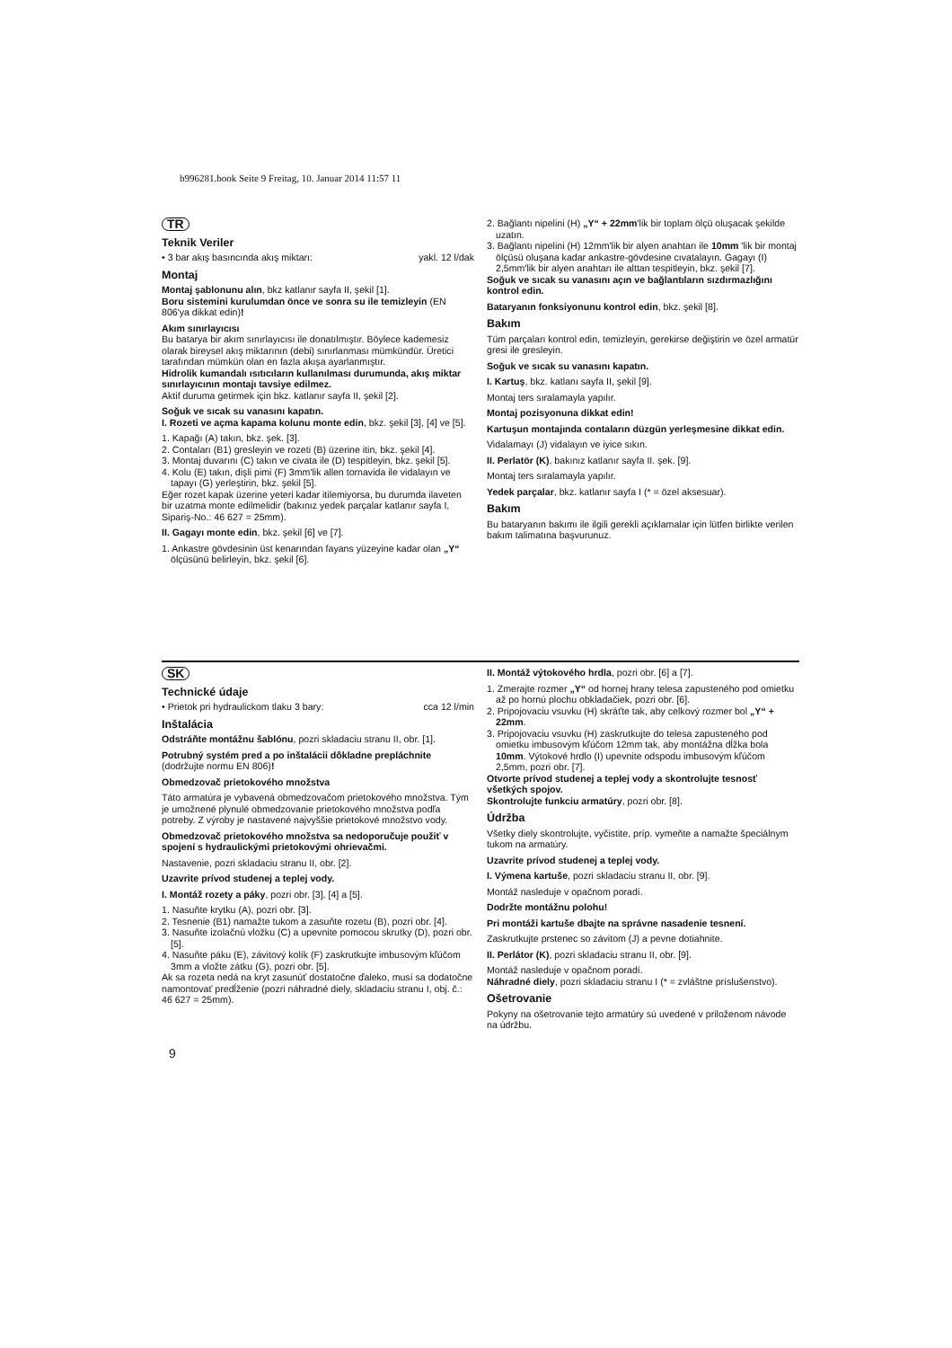b996281.book Seite 9 Freitag, 10. Januar 2014 11:57 11
TR
Teknik Veriler
• 3 bar akış basıncında akış miktarı: yakl. 12 l/dak
Montaj
Montaj şablonunu alın, bkz katlanır sayfa II, şekil [1].
Boru sistemini kurulumdan önce ve sonra su ile temizleyin (EN 806'ya dikkat edin)!
Akım sınırlayıcısı
Bu batarya bir akım sınırlayıcısı ile donatılmıştır. Böylece kademesiz olarak bireysel akış miktarının (debi) sınırlanması mümkündür. Üretici tarafından mümkün olan en fazla akışa ayarlanmıştır.
Hidrolik kumandalı ısıtıcıların kullanılması durumunda, akış miktar sınırlayıcının montajı tavsiye edilmez.
Aktif duruma getirmek için bkz. katlanır sayfa II, şekil [2].
Soğuk ve sıcak su vanasını kapatın.
I. Rozeti ve açma kapama kolunu monte edin, bkz. şekil [3], [4] ve [5].
1. Kapağı (A) takın, bkz. şek. [3].
2. Contaları (B1) gresleyin ve rozeti (B) üzerine itin, bkz. şekil [4].
3. Montaj duvarını (C) takın ve civata ile (D) tespitleyin, bkz. şekil [5].
4. Kolu (E) takın, dişli pimi (F) 3mm'lik allen tornavida ile vidalayın ve tapayı (G) yerleştirin, bkz. şekil [5].
Eğer rozet kapak üzerine yeteri kadar itilemiyorsa, bu durumda ilaveten bir uzatma monte edilmelidir (bakınız yedek parçalar katlanır sayfa I, Sipariş-No.: 46 627 = 25mm).
II. Gagayı monte edin, bkz. şekil [6] ve [7].
1. Ankastre gövdesinin üst kenarından fayans yüzeyine kadar olan „Y“ ölçüsünü belirleyin, bkz. şekil [6].
2. Bağlantı nipelini (H) „Y“ + 22mm'lik bir toplam ölçü oluşacak şekilde uzatın.
3. Bağlantı nipelini (H) 12mm'lik bir alyen anahtarı ile 10mm 'lik bir montaj ölçüsü oluşana kadar ankastre-gövdesine cıvatalayın. Gagayı (I) 2,5mm'lik bir alyen anahtarı ile alttan tespitleyin, bkz. şekil [7].
Soğuk ve sıcak su vanasını açın ve bağlantıların sızdırmazlığını kontrol edin.
Bataryanın fonksiyonunu kontrol edin, bkz. şekil [8].
Bakım
Tüm parçaları kontrol edin, temizleyin, gerekirse değiştirin ve özel armatür gresi ile gresleyin.
Soğuk ve sıcak su vanasını kapatın.
I. Kartuş, bkz. katlanı sayfa II, şekil [9].
Montaj ters sıralamayla yapılır.
Montaj pozisyonuna dikkat edin!
Kartuşun montajında contaların düzgün yerleşmesine dikkat edin.
Vidalamayı (J) vidalayın ve iyice sıkın.
II. Perlatör (K), bakınız katlanır sayfa II. şek. [9].
Montaj ters sıralamayla yapılır.
Yedek parçalar, bkz. katlanır sayfa I (* = özel aksesuar).
Bakım
Bu bataryanın bakımı ile ilgili gerekli açıklamalar için lütfen birlikte verilen bakım talimatına başvurunuz.
SK
Technické údaje
• Prietok pri hydraulickom tlaku 3 bary: cca 12 l/min
Inštalácia
Odstráňte montážnu šablónu, pozri skladaciu stranu II, obr. [1].
Potrubný systém pred a po inštalácii dôkladne prepláchnite (dodržujte normu EN 806)!
Obmedzovač prietokového množstva
Táto armatúra je vybavená obmedzovačom prietokového množstva. Tým je umožnené plynulé obmedzovanie prietokového množstva podľa potreby. Z výroby je nastavené najvyššie prietokové množstvo vody.
Obmedzovač prietokového množstva sa nedoporučuje použiť v spojení s hydraulickými prietokovými ohrievačmi.
Nastavenie, pozri skladaciu stranu II, obr. [2].
Uzavrite prívod studenej a teplej vody.
I. Montáž rozety a páky, pozri obr. [3], [4] a [5].
1. Nasuňte krytku (A), pozri obr. [3].
2. Tesnenie (B1) namažte tukom a zasuňte rozetu (B), pozri obr. [4].
3. Nasuňte izolačnú vložku (C) a upevnite pomocou skrutky (D), pozri obr. [5].
4. Nasuňte páku (E), závitový kolík (F) zaskrutkujte imbusovým kľúčom 3mm a vložte zátku (G), pozri obr. [5].
Ak sa rozeta nedá na kryt zasunúť dostatočne ďaleko, musí sa dodatočne namontovať predĺženie (pozri náhradné diely, skladaciu stranu I, obj. č.: 46 627 = 25mm).
II. Montáž výtokového hrdla, pozri obr. [6] a [7].
1. Zmerajte rozmer „Y“ od hornej hrany telesa zapusteného pod omietku až po hornú plochu obkladačiek, pozri obr. [6].
2. Pripojovaciu vsuvku (H) skráťte tak, aby celkový rozmer bol „Y“ + 22mm.
3. Pripojovaciu vsuvku (H) zaskrutkujte do telesa zapusteného pod omietku imbusovým kľúčom 12mm tak, aby montážna dĺžka bola 10mm. Výtokové hrdlo (I) upevnite odspodu imbusovým kľúčom 2,5mm, pozri obr. [7].
Otvorte prívod studenej a teplej vody a skontrolujte tesnosť všetkých spojov.
Skontrolujte funkciu armatúry, pozri obr. [8].
Údržba
Všetky diely skontrolujte, vyčistite, príp. vymeňte a namažte špeciálnym tukom na armatúry.
Uzavrite prívod studenej a teplej vody.
I. Výmena kartuše, pozri skladaciu stranu II, obr. [9].
Montáž nasleduje v opačnom poradí.
Dodržte montážnu polohu!
Pri montáži kartuše dbajte na správne nasadenie tesnení.
Zaskrutkujte prstenec so závitom (J) a pevne dotiahnite.
II. Perlátor (K), pozri skladaciu stranu II, obr. [9].
Montáž nasleduje v opačnom poradí.
Náhradné diely, pozri skladaciu stranu I (* = zvláštne príslušenstvo).
Ošetrovanie
Pokyny na ošetrovanie tejto armatúry sú uvedené v priloženom návode na údržbu.
9